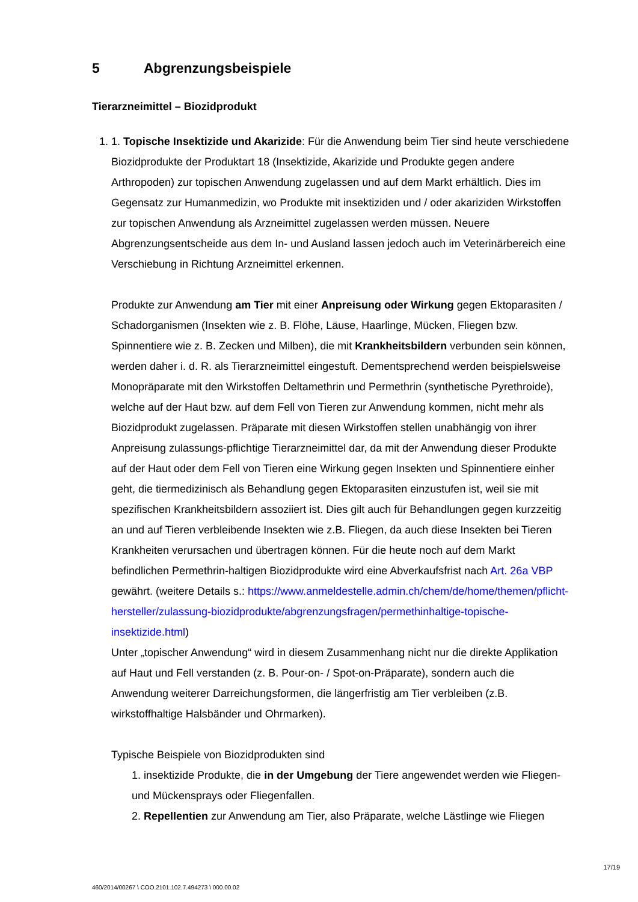5 Abgrenzungsbeispiele
Tierarzneimittel – Biozidprodukt
1. 1. Topische Insektizide und Akarizide: Für die Anwendung beim Tier sind heute verschiedene Biozidprodukte der Produktart 18 (Insektizide, Akarizide und Produkte gegen andere Arthropoden) zur topischen Anwendung zugelassen und auf dem Markt erhältlich. Dies im Gegensatz zur Humanmedizin, wo Produkte mit insektiziden und / oder akariziden Wirkstoffen zur topischen Anwendung als Arzneimittel zugelassen werden müssen. Neuere Abgrenzungsentscheide aus dem In- und Ausland lassen jedoch auch im Veterinärbereich eine Verschiebung in Richtung Arzneimittel erkennen.
Produkte zur Anwendung am Tier mit einer Anpreisung oder Wirkung gegen Ektoparasiten / Schadorganismen (Insekten wie z. B. Flöhe, Läuse, Haarlinge, Mücken, Fliegen bzw. Spinnentiere wie z. B. Zecken und Milben), die mit Krankheitsbildern verbunden sein können, werden daher i. d. R. als Tierarzneimittel eingestuft. Dementsprechend werden beispielsweise Monopräparate mit den Wirkstoffen Deltamethrin und Permethrin (synthetische Pyrethroide), welche auf der Haut bzw. auf dem Fell von Tieren zur Anwendung kommen, nicht mehr als Biozidprodukt zugelassen. Präparate mit diesen Wirkstoffen stellen unabhängig von ihrer Anpreisung zulassungs-pflichtige Tierarzneimittel dar, da mit der Anwendung dieser Produkte auf der Haut oder dem Fell von Tieren eine Wirkung gegen Insekten und Spinnentiere einher geht, die tiermedizinisch als Behandlung gegen Ektoparasiten einzustufen ist, weil sie mit spezifischen Krankheitsbildern assoziiert ist. Dies gilt auch für Behandlungen gegen kurzzeitig an und auf Tieren verbleibende Insekten wie z.B. Fliegen, da auch diese Insekten bei Tieren Krankheiten verursachen und übertragen können. Für die heute noch auf dem Markt befindlichen Permethrin-haltigen Biozidprodukte wird eine Abverkaufsfrist nach Art. 26a VBP gewährt. (weitere Details s.: https://www.anmeldestelle.admin.ch/chem/de/home/themen/pflicht-hersteller/zulassung-biozidprodukte/abgrenzungsfragen/permethinhaltige-topische-insektizide.html)
Unter „topischer Anwendung“ wird in diesem Zusammenhang nicht nur die direkte Applikation auf Haut und Fell verstanden (z. B. Pour-on- / Spot-on-Präparate), sondern auch die Anwendung weiterer Darreichungsformen, die längerfristig am Tier verbleiben (z.B. wirkstoffhaltige Halsbänder und Ohrmarken).
Typische Beispiele von Biozidprodukten sind
1. insektizide Produkte, die in der Umgebung der Tiere angewendet werden wie Fliegen- und Mückensprays oder Fliegenfallen.
2. Repellentien zur Anwendung am Tier, also Präparate, welche Lästlinge wie Fliegen
17/19
460/2014/00267 \ COO.2101.102.7.494273 \ 000.00.02